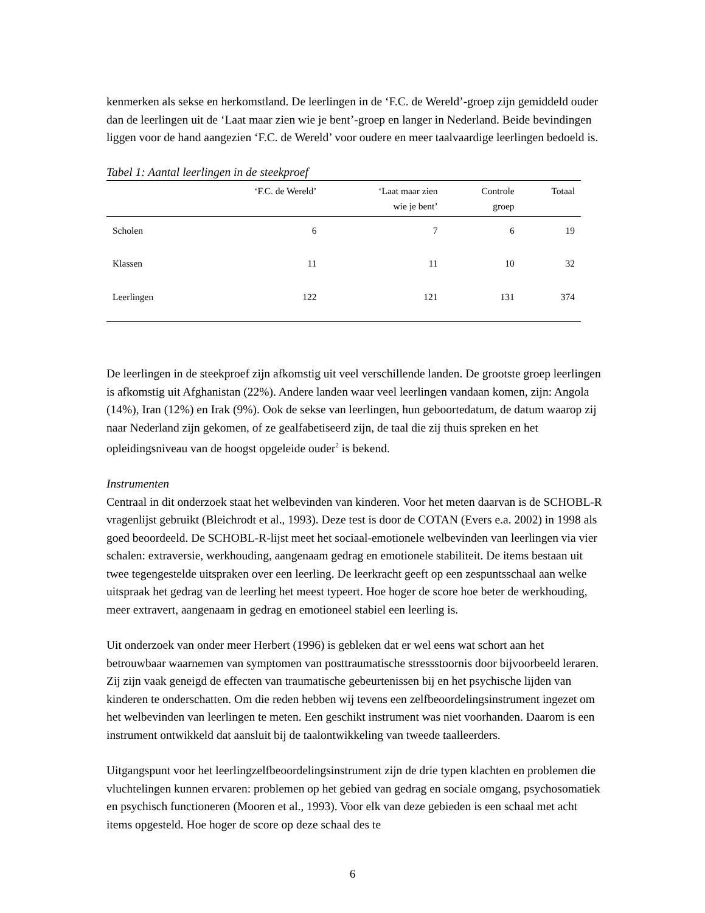kenmerken als sekse en herkomstland. De leerlingen in de ‘F.C. de Wereld’-groep zijn gemiddeld ouder dan de leerlingen uit de ‘Laat maar zien wie je bent’-groep en langer in Nederland. Beide bevindingen liggen voor de hand aangezien ‘F.C. de Wereld’ voor oudere en meer taalvaardige leerlingen bedoeld is.
Tabel 1: Aantal leerlingen in de steekproef
| | ‘F.C. de Wereld’ | ‘Laat maar zien wie je bent’ | Controle groep | Totaal |
| --- | --- | --- | --- | --- |
| Scholen | 6 | 7 | 6 | 19 |
| Klassen | 11 | 11 | 10 | 32 |
| Leerlingen | 122 | 121 | 131 | 374 |
De leerlingen in de steekproef zijn afkomstig uit veel verschillende landen. De grootste groep leerlingen is afkomstig uit Afghanistan (22%). Andere landen waar veel leerlingen vandaan komen, zijn: Angola (14%), Iran (12%) en Irak (9%). Ook de sekse van leerlingen, hun geboortedatum, de datum waarop zij naar Nederland zijn gekomen, of ze gealfabetiseerd zijn, de taal die zij thuis spreken en het opleidingsniveau van de hoogst opgeleide ouder<sup>2</sup> is bekend.
Instrumenten
Centraal in dit onderzoek staat het welbevinden van kinderen. Voor het meten daarvan is de SCHOBL-R vragenlijst gebruikt (Bleichrodt et al., 1993). Deze test is door de COTAN (Evers e.a. 2002) in 1998 als goed beoordeeld. De SCHOBL-R-lijst meet het sociaal-emotionele welbevinden van leerlingen via vier schalen: extraversie, werkhouding, aangenaam gedrag en emotionele stabiliteit. De items bestaan uit twee tegengestelde uitspraken over een leerling. De leerkracht geeft op een zespuntsschaal aan welke uitspraak het gedrag van de leerling het meest typeert. Hoe hoger de score hoe beter de werkhouding, meer extravert, aangenaam in gedrag en emotioneel stabiel een leerling is.
Uit onderzoek van onder meer Herbert (1996) is gebleken dat er wel eens wat schort aan het betrouwbaar waarnemen van symptomen van posttraumatische stressstoornis door bijvoorbeeld leraren. Zij zijn vaak geneigd de effecten van traumatische gebeurtenissen bij en het psychische lijden van kinderen te onderschatten. Om die reden hebben wij tevens een zelfbeoordelingsinstrument ingezet om het welbevinden van leerlingen te meten. Een geschikt instrument was niet voorhanden. Daarom is een instrument ontwikkeld dat aansluit bij de taalontwikkeling van tweede taalleerders.
Uitgangspunt voor het leerlingzelfbeoordelingsinstrument zijn de drie typen klachten en problemen die vluchtelingen kunnen ervaren: problemen op het gebied van gedrag en sociale omgang, psychosomatiek en psychisch functioneren (Mooren et al., 1993). Voor elk van deze gebieden is een schaal met acht items opgesteld. Hoe hoger de score op deze schaal des te
6